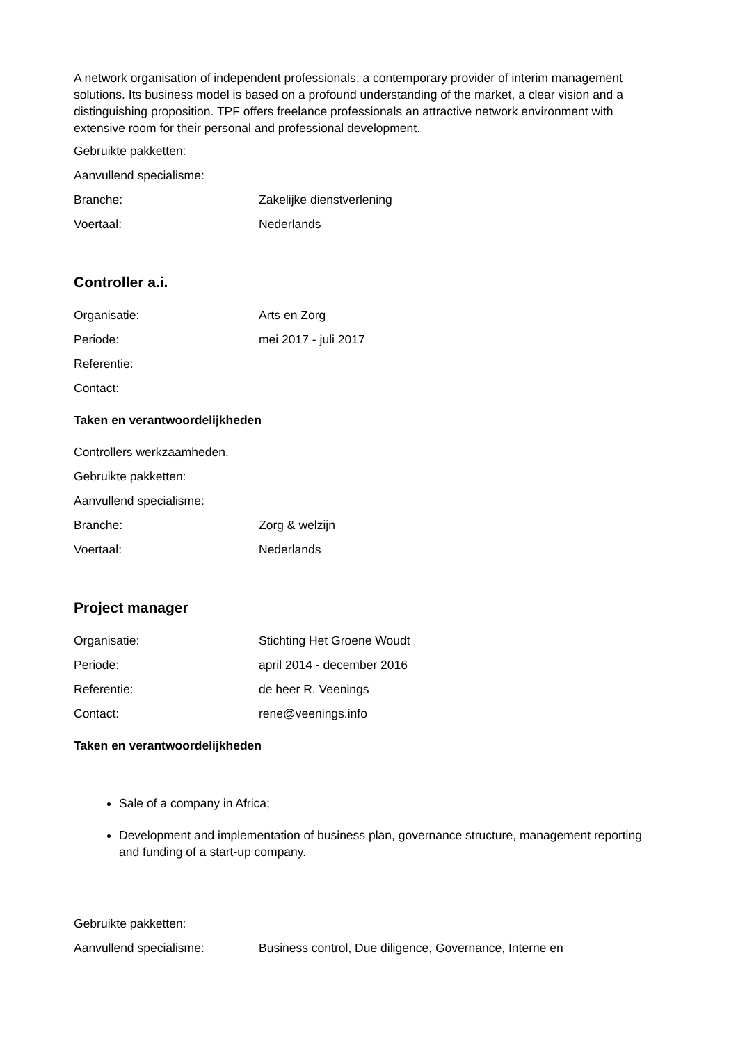A network organisation of independent professionals, a contemporary provider of interim management solutions. Its business model is based on a profound understanding of the market, a clear vision and a distinguishing proposition. TPF offers freelance professionals an attractive network environment with extensive room for their personal and professional development.
| Gebruikte pakketten: | |
| Aanvullend specialisme: | |
| Branche: | Zakelijke dienstverlening |
| Voertaal: | Nederlands |
Controller a.i.
| Organisatie: | Arts en Zorg |
| Periode: | mei 2017 - juli 2017 |
| Referentie: | |
| Contact: | |
Taken en verantwoordelijkheden
| Controllers werkzaamheden. | |
| Gebruikte pakketten: | |
| Aanvullend specialisme: | |
| Branche: | Zorg & welzijn |
| Voertaal: | Nederlands |
Project manager
| Organisatie: | Stichting Het Groene Woudt |
| Periode: | april 2014 - december 2016 |
| Referentie: | de heer R. Veenings |
| Contact: | rene@veenings.info |
Taken en verantwoordelijkheden
Sale of a company in Africa;
Development and implementation of business plan, governance structure, management reporting and funding of a start-up company.
| Gebruikte pakketten: | |
| Aanvullend specialisme: | Business control, Due diligence, Governance, Interne en |